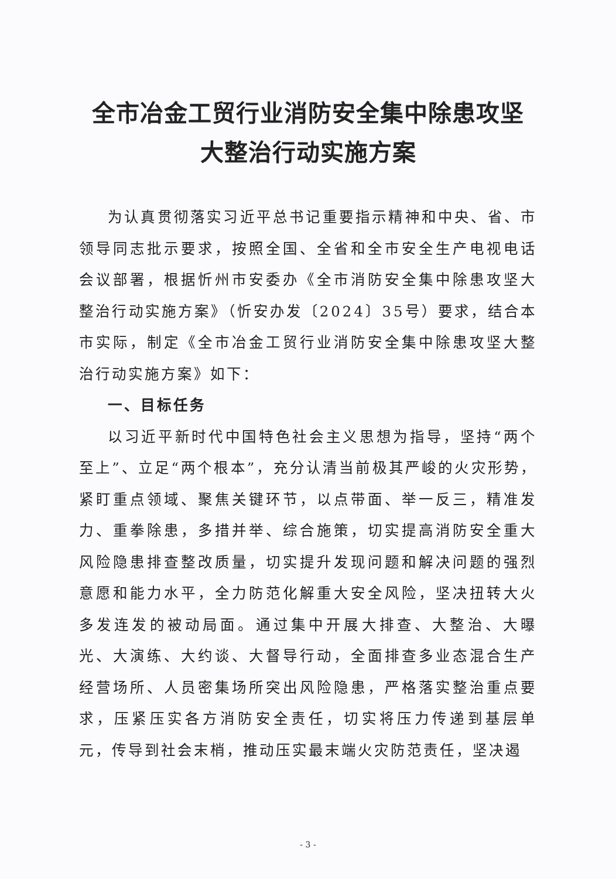全市冶金工贸行业消防安全集中除患攻坚
大整治行动实施方案
为认真贯彻落实习近平总书记重要指示精神和中央、省、市领导同志批示要求，按照全国、全省和全市安全生产电视电话会议部署，根据忻州市安委办《全市消防安全集中除患攻坚大整治行动实施方案》（忻安办发〔2024〕35号）要求，结合本市实际，制定《全市冶金工贸行业消防安全集中除患攻坚大整治行动实施方案》如下：
一、目标任务
以习近平新时代中国特色社会主义思想为指导，坚持“两个至上”、立足“两个根本”，充分认清当前极其严峻的火灾形势，紧盯重点领域、聚焦关键环节，以点带面、举一反三，精准发力、重拳除患，多措并举、综合施策，切实提高消防安全重大风险隐患排查整改质量，切实提升发现问题和解决问题的强烈意愿和能力水平，全力防范化解重大安全风险，坚决扭转大火多发连发的被动局面。通过集中开展大排查、大整治、大曝光、大演练、大约谈、大督导行动，全面排查多业态混合生产经营场所、人员密集场所突出风险隐患，严格落实整治重点要求，压紧压实各方消防安全责任，切实将压力传递到基层单元，传导到社会末梢，推动压实最末端火灾防范责任，坚决遏
- 3 -